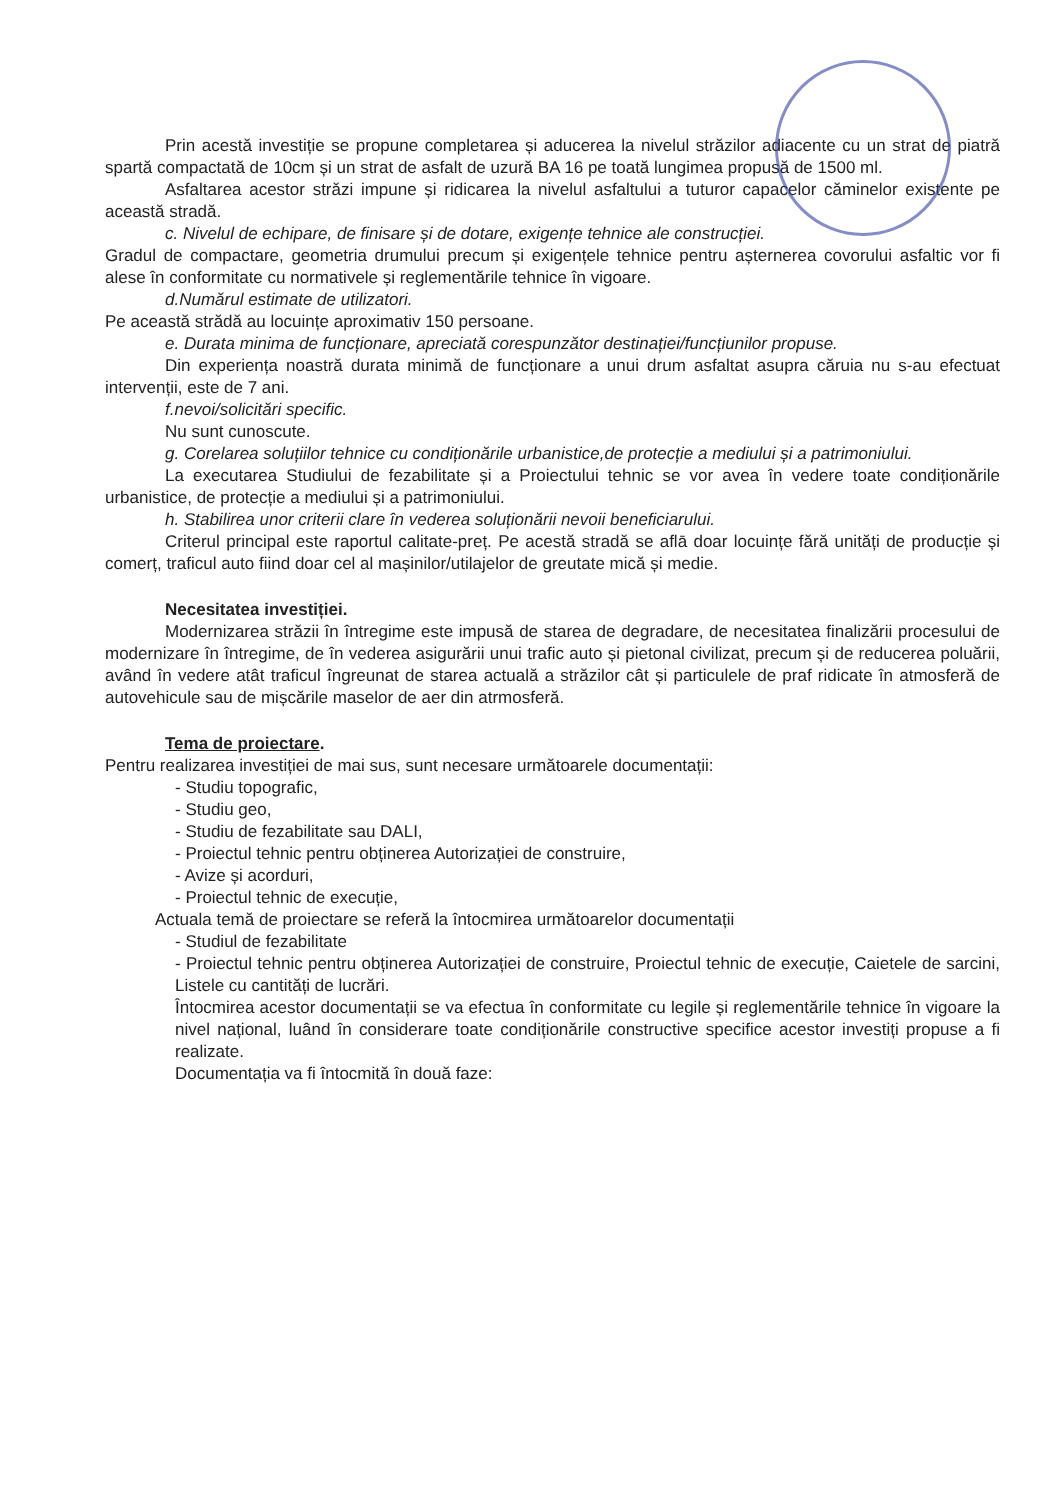Prin acestă investiție se propune completarea și aducerea la nivelul străzilor adiacente cu un strat de piatră spartă compactată de 10cm și un strat de asfalt de uzură BA 16 pe toată lungimea propusă de 1500 ml.
Asfaltarea acestor străzi impune și ridicarea la nivelul asfaltului a tuturor capacelor căminelor existente pe această stradă.
c. Nivelul de echipare, de finisare și de dotare, exigențe tehnice ale construcției.
Gradul de compactare, geometria drumului precum și exigențele tehnice pentru așternerea covorului asfaltic vor fi alese în conformitate cu normativele și reglementările tehnice în vigoare.
d.Numărul estimate de utilizatori.
Pe această strădă au locuințe aproximativ 150 persoane.
e. Durata minima de funcționare, apreciată corespunzător destinației/funcțiunilor propuse.
Din experiența noastră durata minimă de funcționare a unui drum asfaltat asupra căruia nu s-au efectuat intervenții, este de 7 ani.
f.nevoi/solicitări specific.
Nu sunt cunoscute.
g. Corelarea soluțiilor tehnice cu condiționările urbanistice,de protecție a mediului și a patrimoniului.
La executarea Studiului de fezabilitate și a Proiectului tehnic se vor avea în vedere toate condiționările urbanistice, de protecție a mediului și a patrimoniului.
h. Stabilirea unor criterii clare în vederea soluționării nevoii beneficiarului.
Criterul principal este raportul calitate-preț. Pe acestă stradă se aflā doar locuințe fără unități de producție și comerț, traficul auto fiind doar cel al mașinilor/utilajelor de greutate mică și medie.
Necesitatea investiției.
Modernizarea străzii în întregime este impusă de starea de degradare, de necesitatea finalizării procesului de modernizare în întregime, de în vederea asigurării unui trafic auto și pietonal civilizat, precum și de reducerea poluării, având în vedere atât traficul îngreunat de starea actuală a străzilor cât și particulele de praf ridicate în atmosferă de autovehicule sau de mișcările maselor de aer din atrmosferă.
Tema de proiectare.
Pentru realizarea investiției de mai sus, sunt necesare următoarele documentații:
- Studiu topografic,
- Studiu geo,
- Studiu de fezabilitate sau DALI,
- Proiectul tehnic pentru obținerea Autorizației de construire,
- Avize și acorduri,
- Proiectul tehnic de execuție,
Actuala temă de proiectare se referă la întocmirea următoarelor documentații
- Studiul de fezabilitate
- Proiectul tehnic pentru obținerea Autorizației de construire, Proiectul tehnic de execuție, Caietele de sarcini, Listele cu cantități de lucrări.
Întocmirea acestor documentații se va efectua în conformitate cu legile și reglementările tehnice în vigoare la nivel național, luând în considerare toate condiționările constructive specifice acestor investiți propuse a fi realizate.
Documentația va fi întocmită în două faze: